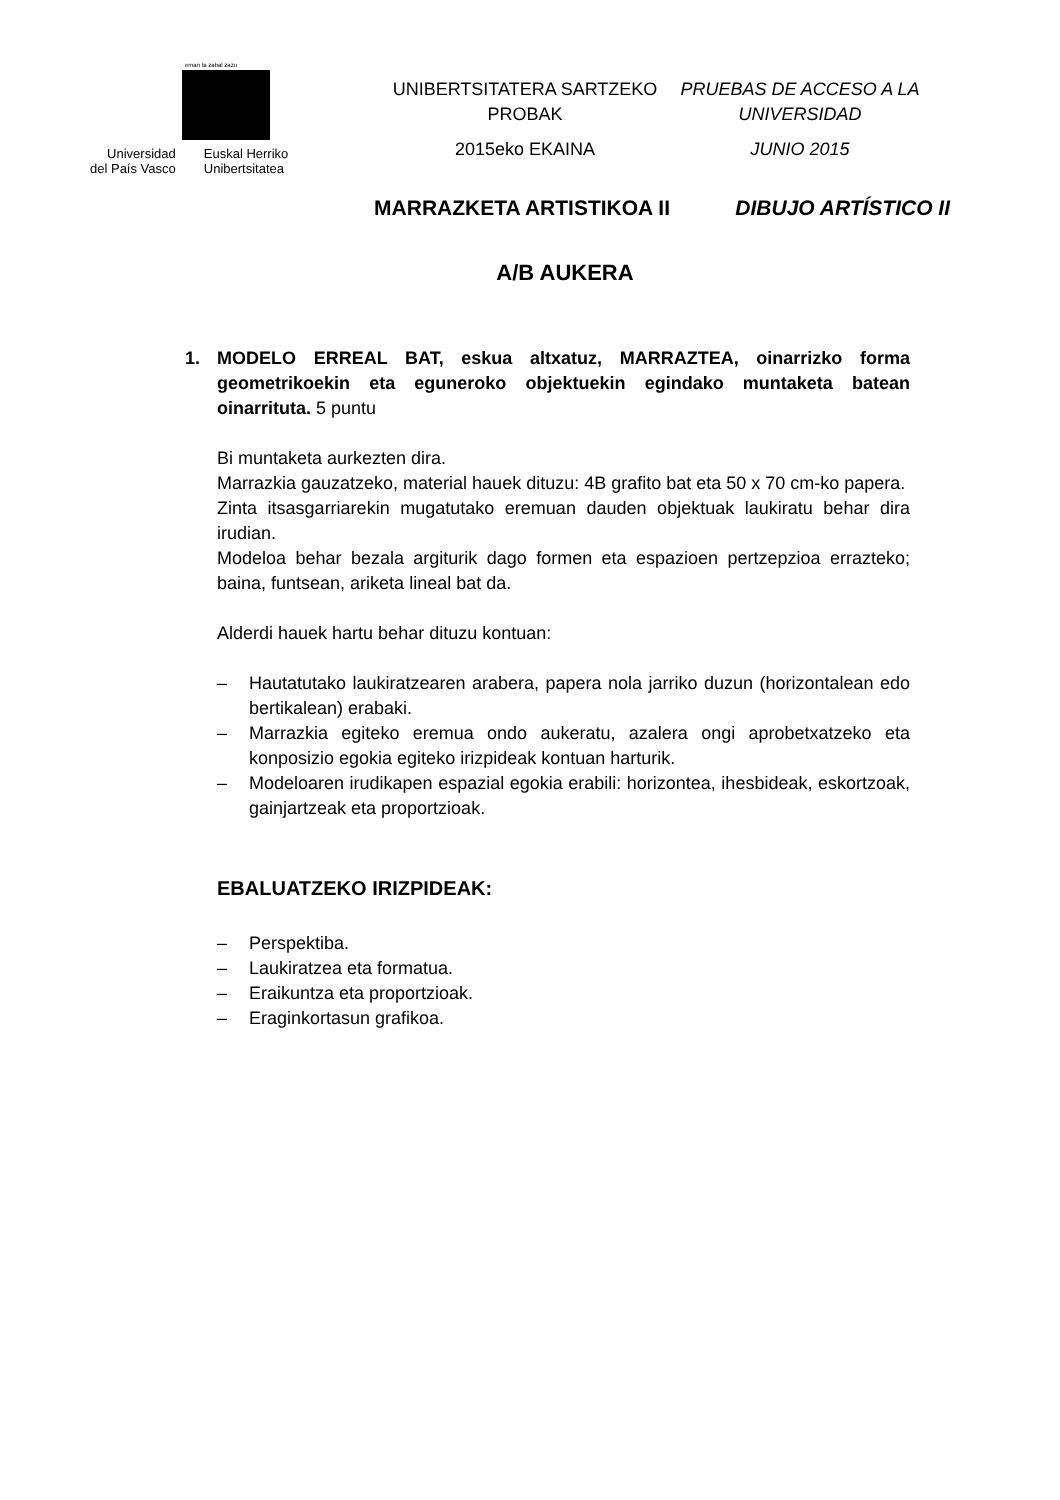eman ta zabal zazu
Universidad
del País Vasco
Euskal Herriko
Unibertsitatea
UNIBERTSITATERA SARTZEKO
PROBAK
2015eko EKAINA
PRUEBAS DE ACCESO A LA
UNIVERSIDAD
JUNIO 2015
MARRAZKETA ARTISTIKOA II DIBUJO ARTÍSTICO II
A/B AUKERA
1. MODELO ERREAL BAT, eskua altxatuz, MARRAZTEA, oinarrizko forma geometrikoekin eta eguneroko objektuekin egindako muntaketa batean oinarrituta. 5 puntu
Bi muntaketa aurkezten dira.
Marrazkia gauzatzeko, material hauek dituzu: 4B grafito bat eta 50 x 70 cm-ko papera.
Zinta itsasgarriarekin mugatutako eremuan dauden objektuak laukiratu behar dira irudian.
Modeloa behar bezala argiturik dago formen eta espazioen pertzepzioa errazteko; baina, funtsean, ariketa lineal bat da.
Alderdi hauek hartu behar dituzu kontuan:
– Hautatutako laukiratzearen arabera, papera nola jarriko duzun (horizontalean edo bertikalean) erabaki.
– Marrazkia egiteko eremua ondo aukeratu, azalera ongi aprobetxatzeko eta konposizio egokia egiteko irizpideak kontuan harturik.
– Modeloaren irudikapen espazial egokia erabili: horizontea, ihesbideak, eskortzoak, gainjartzeak eta proportzioak.
EBALUATZEKO IRIZPIDEAK:
– Perspektiba.
– Laukiratzea eta formatua.
– Eraikuntza eta proportzioak.
– Eraginkortasun grafikoa.